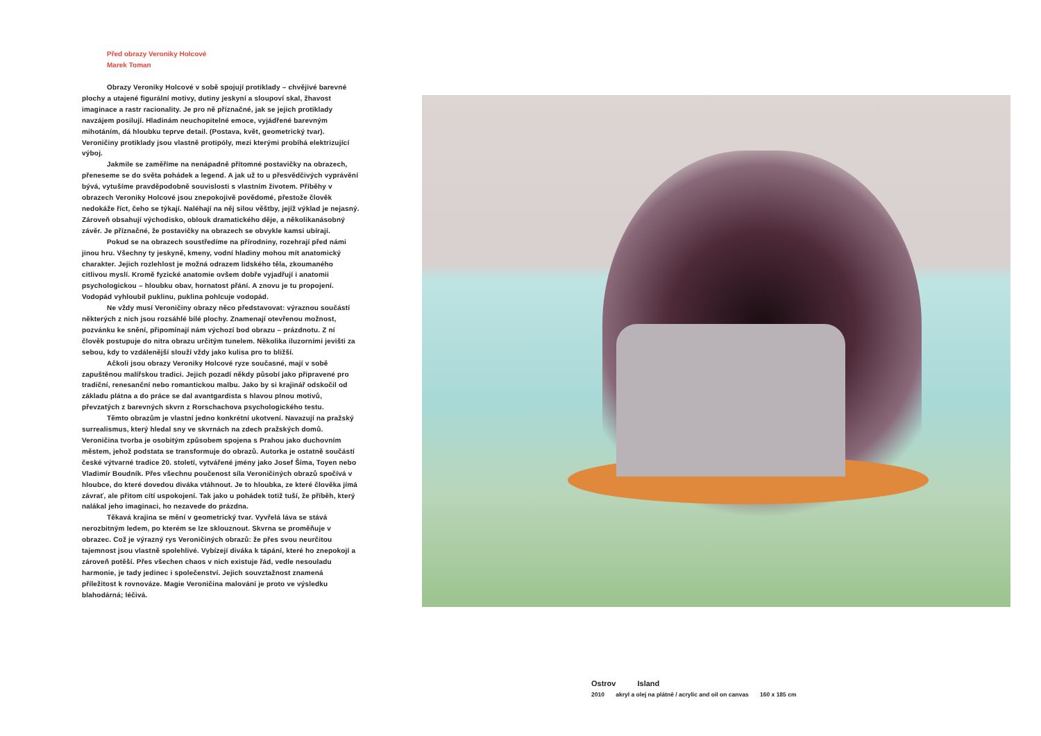Před obrazy Veroniky Holcové
Marek Toman
Obrazy Veroniky Holcové v sobě spojují protiklady – chvějivé barevné plochy a utajené figurální motivy, dutiny jeskyní a sloupoví skal, žhavost imaginace a rastr racionality. Je pro ně příznačné, jak se jejich protiklady navzájem posilují. Hladinám neuchopitelné emoce, vyjádřené barevným mihotáním, dá hloubku teprve detail. (Postava, květ, geometrický tvar). Veroničiny protiklady jsou vlastně protipóly, mezi kterými probíhá elektrizující výboj.
Jakmile se zaměříme na nenápadně přítomné postavičky na obrazech, přeneseme se do světa pohádek a legend. A jak už to u přesvědčivých vyprávění bývá, vytušíme pravděpodobně souvislosti s vlastním životem. Příběhy v obrazech Veroniky Holcové jsou znepokojivě povědomé, přestože člověk nedokáže říct, čeho se týkají. Naléhají na něj silou věštby, jejíž výklad je nejasný. Zároveň obsahují východisko, oblouk dramatického děje, a několikanásobný závěr. Je příznačné, že postavičky na obrazech se obvykle kamsi ubírají.
Pokud se na obrazech soustředíme na přírodniny, rozehrají před námi jinou hru. Všechny ty jeskyně, kmeny, vodní hladiny mohou mít anatomický charakter. Jejich rozlehlost je možná odrazem lidského těla, zkoumaného citlivou myslí. Kromě fyzické anatomie ovšem dobře vyjadřují i anatomii psychologickou – hloubku obav, hornatost přání. A znovu je tu propojení. Vodopád vyhloubil puklinu, puklina pohlcuje vodopád.
Ne vždy musí Veroničiny obrazy něco představovat: výraznou součástí některých z nich jsou rozsáhlé bílé plochy. Znamenají otevřenou možnost, pozvánku ke snění, připomínají nám výchozí bod obrazu – prázdnotu. Z ní člověk postupuje do nitra obrazu určitým tunelem. Několika iluzorními jevišti za sebou, kdy to vzdálenější slouží vždy jako kulisa pro to bližší.
Ačkoli jsou obrazy Veroniky Holcové ryze současné, mají v sobě zapuštěnou malířskou tradici. Jejich pozadí někdy působí jako připravené pro tradiční, renesanční nebo romantickou malbu. Jako by si krajinář odskočil od základu plátna a do práce se dal avantgardista s hlavou plnou motivů, převzatých z barevných skvrn z Rorschachova psychologického testu.
Těmto obrazům je vlastní jedno konkrétní ukotvení. Navazují na pražský surrealismus, který hledal sny ve skvrnách na zdech pražských domů. Veroničina tvorba je osobitým způsobem spojena s Prahou jako duchovním městem, jehož podstata se transformuje do obrazů. Autorka je ostatně součástí české výtvarné tradice 20. století, vytvářené jmény jako Josef Šíma, Toyen nebo Vladimír Boudník. Přes všechnu poučenost síla Veroničiných obrazů spočívá v hloubce, do které dovedou diváka vtáhnout. Je to hloubka, ze které člověka jímá závrať, ale přitom cítí uspokojení. Tak jako u pohádek totiž tuší, že příběh, který nalákal jeho imaginaci, ho nezavede do prázdna.
Těkavá krajina se mění v geometrický tvar. Vyvřelá láva se stává nerozbitným ledem, po kterém se lze sklouznout. Skvrna se proměňuje v obrazec. Což je výrazný rys Veroničiných obrazů: že přes svou neurčitou tajemnost jsou vlastně spolehlivé. Vybízejí diváka k tápání, které ho znepokojí a zároveň potěší. Přes všechen chaos v nich existuje řád, vedle nesouladu harmonie, je tady jedinec i společenství. Jejich souvztažnost znamená příležitost k rovnováze. Magie Veroničina malování je proto ve výsledku blahodárná; léčivá.
Ostrov Island
2010 akryl a olej na plátně / acrylic and oil on canvas 160 x 185 cm